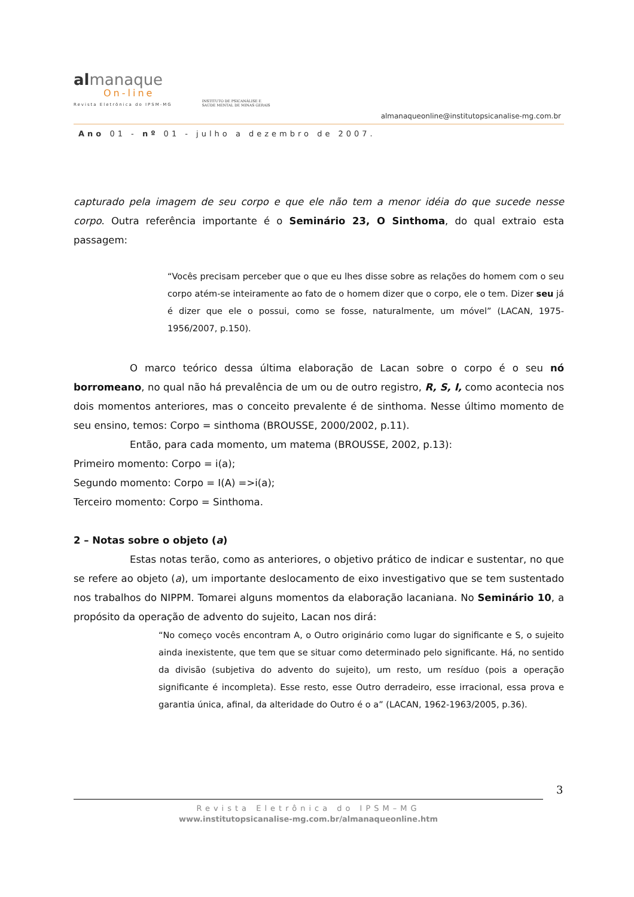almanaque
On-line
Revista Eletrônica do IPSM-MG
INSTITUTO DE PSICANÁLISE E
SAÚDE MENTAL DE MINAS GERAIS
almanaqueonline@institutopsicanalise-mg.com.br
Ano 01 - nº 01 - julho a dezembro de 2007.
capturado pela imagem de seu corpo e que ele não tem a menor idéia do que sucede nesse corpo. Outra referência importante é o Seminário 23, O Sinthoma, do qual extraio esta passagem:
“Vocês precisam perceber que o que eu lhes disse sobre as relações do homem com o seu corpo atém-se inteiramente ao fato de o homem dizer que o corpo, ele o tem. Dizer seu já é dizer que ele o possui, como se fosse, naturalmente, um móvel” (LACAN, 1975-1956/2007, p.150).
O marco teórico dessa última elaboração de Lacan sobre o corpo é o seu nó borromeano, no qual não há prevalência de um ou de outro registro, R, S, I, como acontecia nos dois momentos anteriores, mas o conceito prevalente é de sinthoma. Nesse último momento de seu ensino, temos: Corpo = sinthoma (BROUSSE, 2000/2002, p.11).
Então, para cada momento, um matema (BROUSSE, 2002, p.13):
Primeiro momento: Corpo = i(a);
Segundo momento: Corpo = I(A) =>i(a);
Terceiro momento: Corpo = Sinthoma.
2 – Notas sobre o objeto (a)
Estas notas terão, como as anteriores, o objetivo prático de indicar e sustentar, no que se refere ao objeto (a), um importante deslocamento de eixo investigativo que se tem sustentado nos trabalhos do NIPPM. Tomarei alguns momentos da elaboração lacaniana. No Seminário 10, a propósito da operação de advento do sujeito, Lacan nos dirá:
“No começo vocês encontram A, o Outro originário como lugar do significante e S, o sujeito ainda inexistente, que tem que se situar como determinado pelo significante. Há, no sentido da divisão (subjetiva do advento do sujeito), um resto, um resíduo (pois a operação significante é incompleta). Esse resto, esse Outro derradeiro, esse irracional, essa prova e garantia única, afinal, da alteridade do Outro é o a” (LACAN, 1962-1963/2005, p.36).
3
Revista Eletrônica do IPSM–MG
www.institutopsicanalise-mg.com.br/almanaqueonline.htm